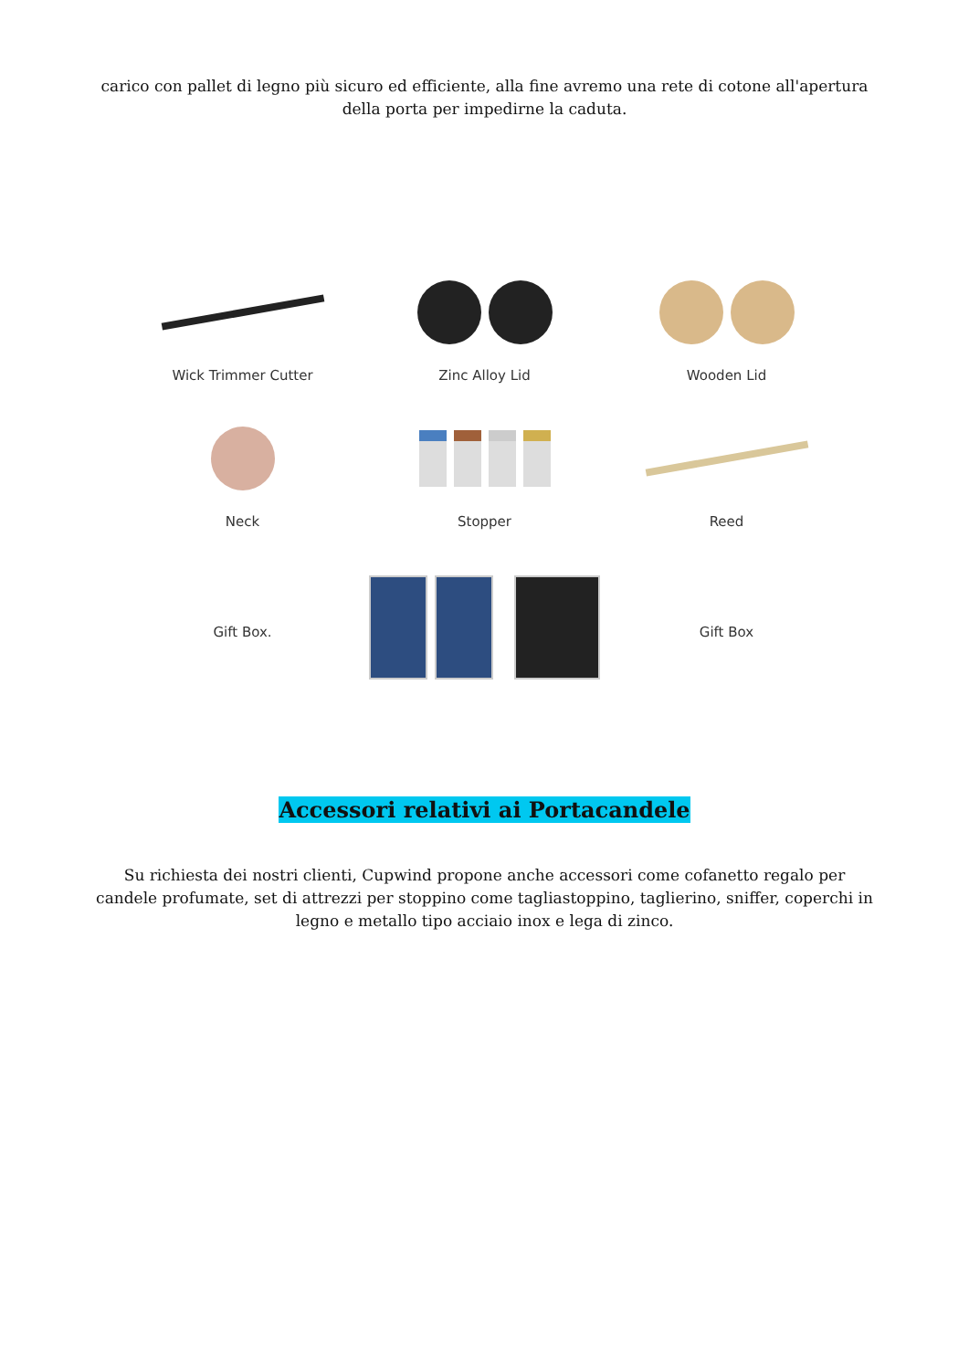carico con pallet di legno più sicuro ed efficiente, alla fine avremo una rete di cotone all'apertura della porta per impedirne la caduta.
Wick Trimmer Cutter Zinc Alloy Lid Wooden Lid
Neck Stopper Reed
Gift Box. Gift Box
Accessori relativi ai Portacandele
Su richiesta dei nostri clienti, Cupwind propone anche accessori come cofanetto regalo per candele profumate, set di attrezzi per stoppino come tagliastoppino, taglierino, sniffer, coperchi in legno e metallo tipo acciaio inox e lega di zinco.